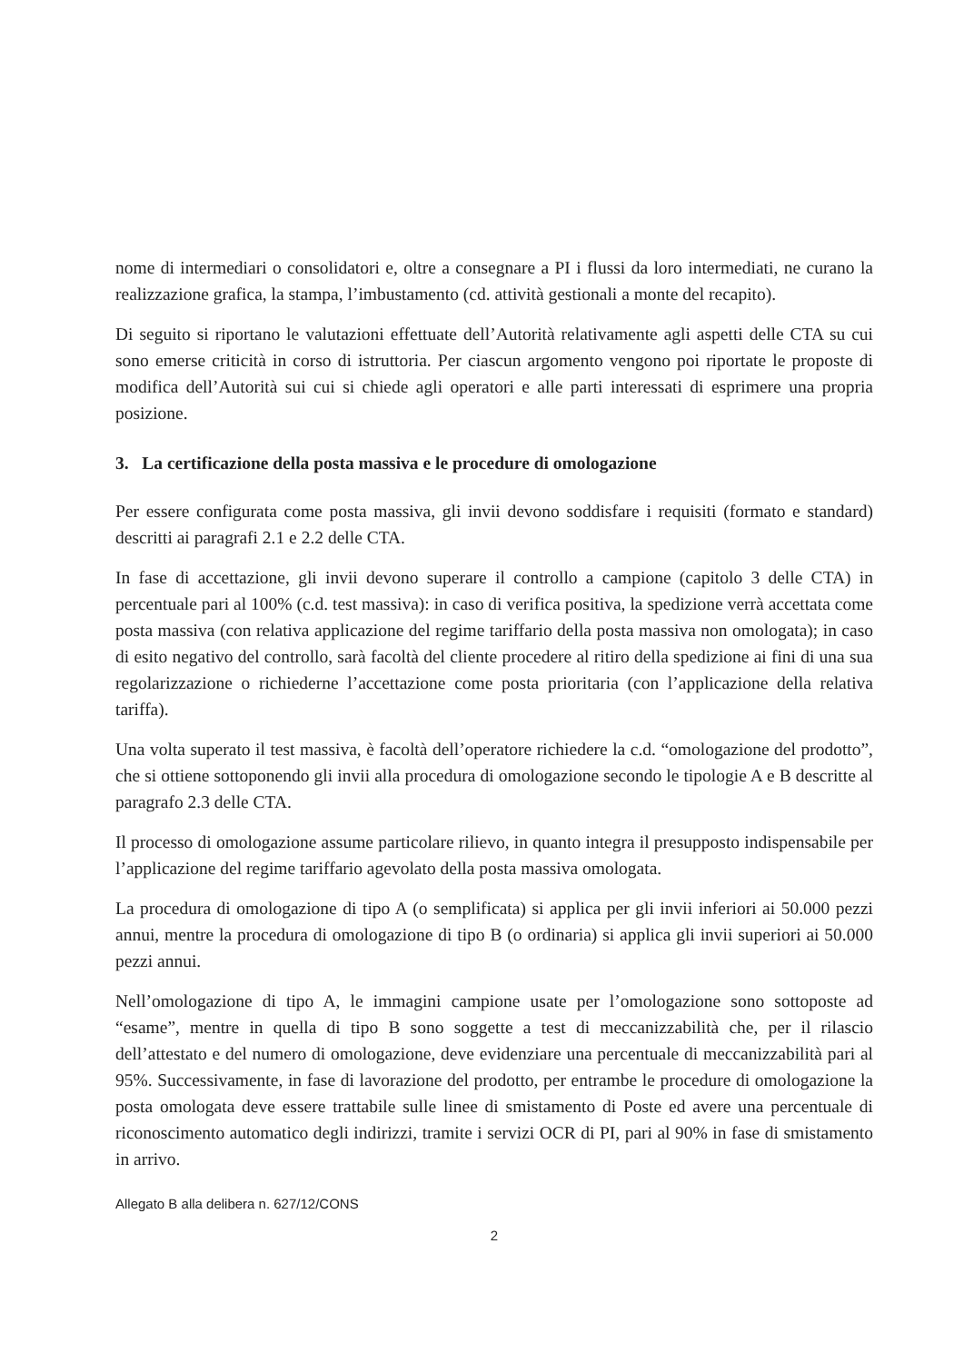nome di intermediari o consolidatori e, oltre a consegnare a PI i flussi da loro intermediati, ne curano la realizzazione grafica, la stampa, l’imbustamento (cd. attività gestionali a monte del recapito).
Di seguito si riportano le valutazioni effettuate dell’Autorità relativamente agli aspetti delle CTA su cui sono emerse criticità in corso di istruttoria. Per ciascun argomento vengono poi riportate le proposte di modifica dell’Autorità sui cui si chiede agli operatori e alle parti interessati di esprimere una propria posizione.
3. La certificazione della posta massiva e le procedure di omologazione
Per essere configurata come posta massiva, gli invii devono soddisfare i requisiti (formato e standard) descritti ai paragrafi 2.1 e 2.2 delle CTA.
In fase di accettazione, gli invii devono superare il controllo a campione (capitolo 3 delle CTA) in percentuale pari al 100% (c.d. test massiva): in caso di verifica positiva, la spedizione verrà accettata come posta massiva (con relativa applicazione del regime tariffario della posta massiva non omologata); in caso di esito negativo del controllo, sarà facoltà del cliente procedere al ritiro della spedizione ai fini di una sua regolarizzazione o richiederne l’accettazione come posta prioritaria (con l’applicazione della relativa tariffa).
Una volta superato il test massiva, è facoltà dell’operatore richiedere la c.d. “omologazione del prodotto”, che si ottiene sottoponendo gli invii alla procedura di omologazione secondo le tipologie A e B descritte al paragrafo 2.3 delle CTA.
Il processo di omologazione assume particolare rilievo, in quanto integra il presupposto indispensabile per l’applicazione del regime tariffario agevolato della posta massiva omologata.
La procedura di omologazione di tipo A (o semplificata) si applica per gli invii inferiori ai 50.000 pezzi annui, mentre la procedura di omologazione di tipo B (o ordinaria) si applica gli invii superiori ai 50.000 pezzi annui.
Nell’omologazione di tipo A, le immagini campione usate per l’omologazione sono sottoposte ad “esame”, mentre in quella di tipo B sono soggette a test di meccanizzabilità che, per il rilascio dell’attestato e del numero di omologazione, deve evidenziare una percentuale di meccanizzabilità pari al 95%. Successivamente, in fase di lavorazione del prodotto, per entrambe le procedure di omologazione la posta omologata deve essere trattabile sulle linee di smistamento di Poste ed avere una percentuale di riconoscimento automatico degli indirizzi, tramite i servizi OCR di PI, pari al 90% in fase di smistamento in arrivo.
Allegato B alla delibera n. 627/12/CONS
2